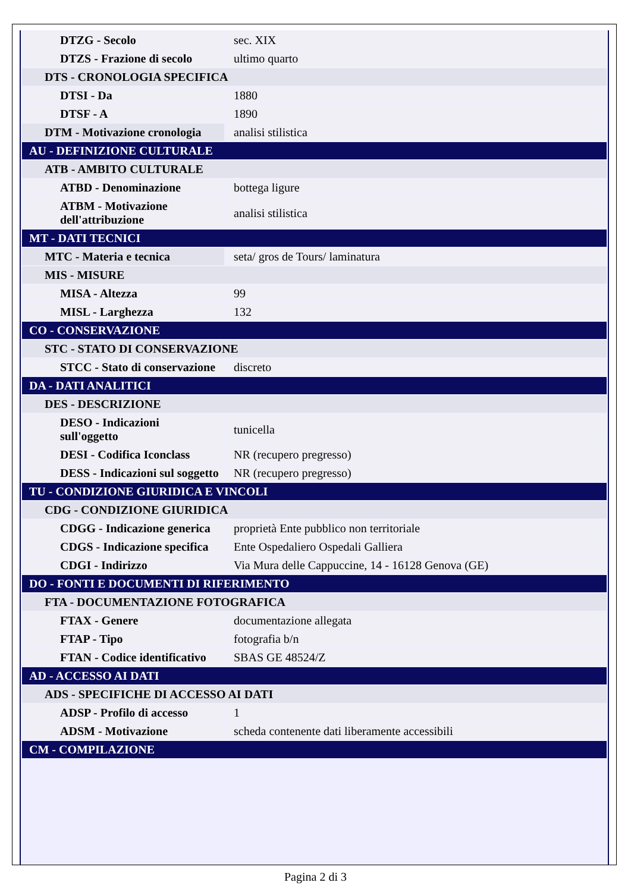| DTZG - Secolo | sec. XIX |
| DTZS - Frazione di secolo | ultimo quarto |
| DTS - CRONOLOGIA SPECIFICA | |
| DTSI - Da | 1880 |
| DTSF - A | 1890 |
| DTM - Motivazione cronologia | analisi stilistica |
| AU - DEFINIZIONE CULTURALE | |
| ATB - AMBITO CULTURALE | |
| ATBD - Denominazione | bottega ligure |
| ATBM - Motivazione dell'attribuzione | analisi stilistica |
| MT - DATI TECNICI | |
| MTC - Materia e tecnica | seta/ gros de Tours/ laminatura |
| MIS - MISURE | |
| MISA - Altezza | 99 |
| MISL - Larghezza | 132 |
| CO - CONSERVAZIONE | |
| STC - STATO DI CONSERVAZIONE | |
| STCC - Stato di conservazione | discreto |
| DA - DATI ANALITICI | |
| DES - DESCRIZIONE | |
| DESO - Indicazioni sull'oggetto | tunicella |
| DESI - Codifica Iconclass | NR (recupero pregresso) |
| DESS - Indicazioni sul soggetto | NR (recupero pregresso) |
| TU - CONDIZIONE GIURIDICA E VINCOLI | |
| CDG - CONDIZIONE GIURIDICA | |
| CDGG - Indicazione generica | proprietà Ente pubblico non territoriale |
| CDGS - Indicazione specifica | Ente Ospedaliero Ospedali Galliera |
| CDGI - Indirizzo | Via Mura delle Cappuccine, 14 - 16128 Genova (GE) |
| DO - FONTI E DOCUMENTI DI RIFERIMENTO | |
| FTA - DOCUMENTAZIONE FOTOGRAFICA | |
| FTAX - Genere | documentazione allegata |
| FTAP - Tipo | fotografia b/n |
| FTAN - Codice identificativo | SBAS GE 48524/Z |
| AD - ACCESSO AI DATI | |
| ADS - SPECIFICHE DI ACCESSO AI DATI | |
| ADSP - Profilo di accesso | 1 |
| ADSM - Motivazione | scheda contenente dati liberamente accessibili |
| CM - COMPILAZIONE | |
Pagina 2 di 3